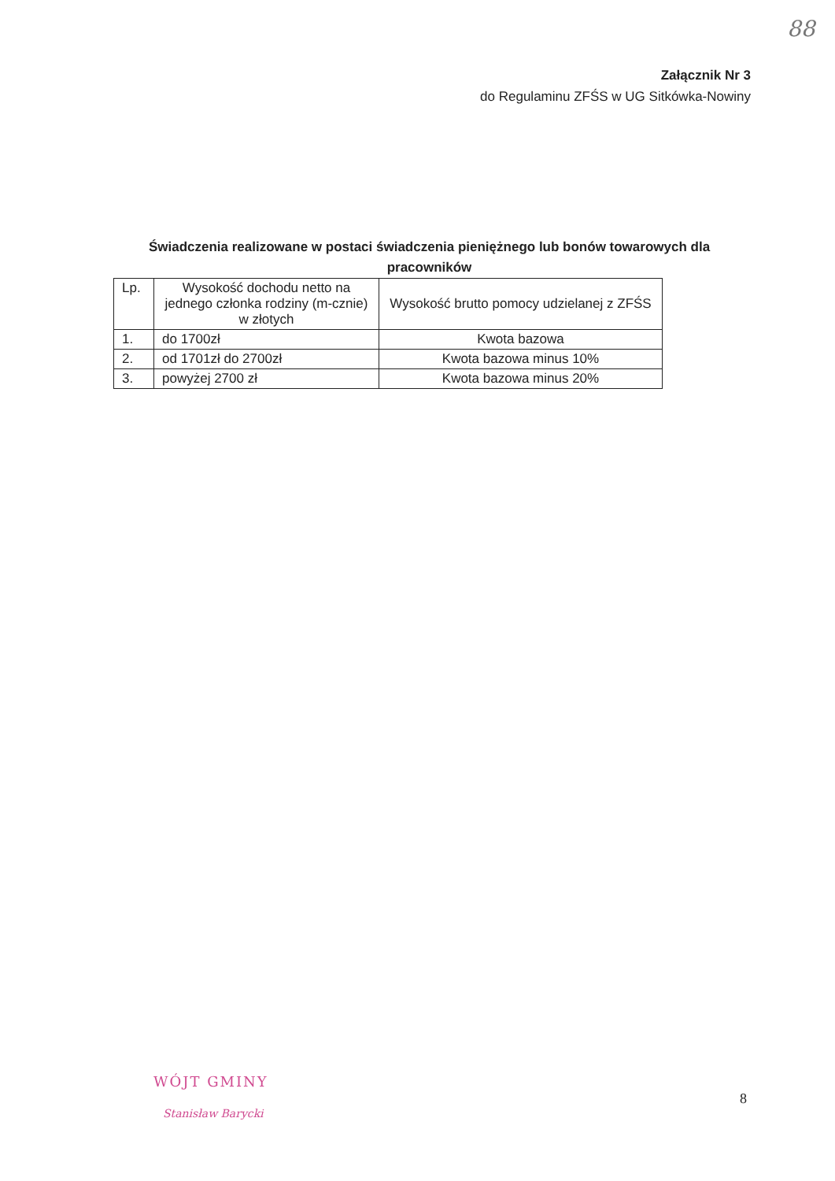88
Załącznik Nr 3
do Regulaminu ZFŚS w UG Sitkówka-Nowiny
Świadczenia realizowane w postaci świadczenia pieniężnego lub bonów towarowych dla pracowników
| Lp. | Wysokość dochodu netto na jednego członka rodziny (m-cznie) w złotych | Wysokość brutto pomocy udzielanej z ZFŚS |
| --- | --- | --- |
| 1. | do 1700zł | Kwota bazowa |
| 2. | od 1701zł do 2700zł | Kwota bazowa minus 10% |
| 3. | powyżej 2700 zł | Kwota bazowa minus 20% |
WÓJT GMINY
Stanisław Barycki
8